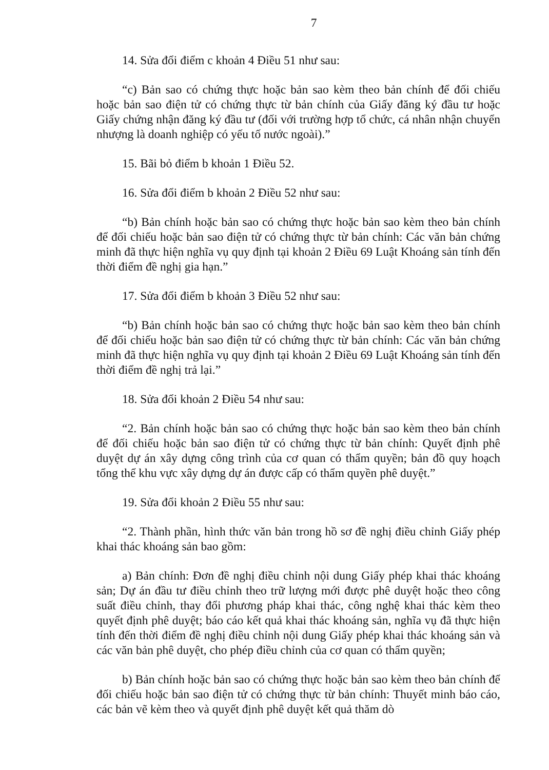7
14. Sửa đổi điểm c khoản 4 Điều 51 như sau:
“c) Bản sao có chứng thực hoặc bản sao kèm theo bản chính để đối chiếu hoặc bản sao điện tử có chứng thực từ bản chính của Giấy đăng ký đầu tư hoặc Giấy chứng nhận đăng ký đầu tư (đối với trường hợp tổ chức, cá nhân nhận chuyển nhượng là doanh nghiệp có yếu tố nước ngoài).”
15. Bãi bỏ điểm b khoản 1 Điều 52.
16. Sửa đổi điểm b khoản 2 Điều 52 như sau:
“b) Bản chính hoặc bản sao có chứng thực hoặc bản sao kèm theo bản chính để đối chiếu hoặc bản sao điện tử có chứng thực từ bản chính: Các văn bản chứng minh đã thực hiện nghĩa vụ quy định tại khoản 2 Điều 69 Luật Khoáng sản tính đến thời điểm đề nghị gia hạn.”
17. Sửa đổi điểm b khoản 3 Điều 52 như sau:
“b) Bản chính hoặc bản sao có chứng thực hoặc bản sao kèm theo bản chính để đối chiếu hoặc bản sao điện tử có chứng thực từ bản chính: Các văn bản chứng minh đã thực hiện nghĩa vụ quy định tại khoản 2 Điều 69 Luật Khoáng sản tính đến thời điểm đề nghị trả lại.”
18. Sửa đổi khoản 2 Điều 54 như sau:
“2. Bản chính hoặc bản sao có chứng thực hoặc bản sao kèm theo bản chính để đối chiếu hoặc bản sao điện tử có chứng thực từ bản chính: Quyết định phê duyệt dự án xây dựng công trình của cơ quan có thẩm quyền; bản đồ quy hoạch tổng thể khu vực xây dựng dự án được cấp có thẩm quyền phê duyệt.”
19. Sửa đổi khoản 2 Điều 55 như sau:
“2. Thành phần, hình thức văn bản trong hồ sơ đề nghị điều chỉnh Giấy phép khai thác khoáng sản bao gồm:
a) Bản chính: Đơn đề nghị điều chỉnh nội dung Giấy phép khai thác khoáng sản; Dự án đầu tư điều chỉnh theo trữ lượng mới được phê duyệt hoặc theo công suất điều chỉnh, thay đổi phương pháp khai thác, công nghệ khai thác kèm theo quyết định phê duyệt; báo cáo kết quả khai thác khoáng sản, nghĩa vụ đã thực hiện tính đến thời điểm đề nghị điều chỉnh nội dung Giấy phép khai thác khoáng sản và các văn bản phê duyệt, cho phép điều chỉnh của cơ quan có thẩm quyền;
b) Bản chính hoặc bản sao có chứng thực hoặc bản sao kèm theo bản chính để đối chiếu hoặc bản sao điện tử có chứng thực từ bản chính: Thuyết minh báo cáo, các bản vẽ kèm theo và quyết định phê duyệt kết quả thăm dò